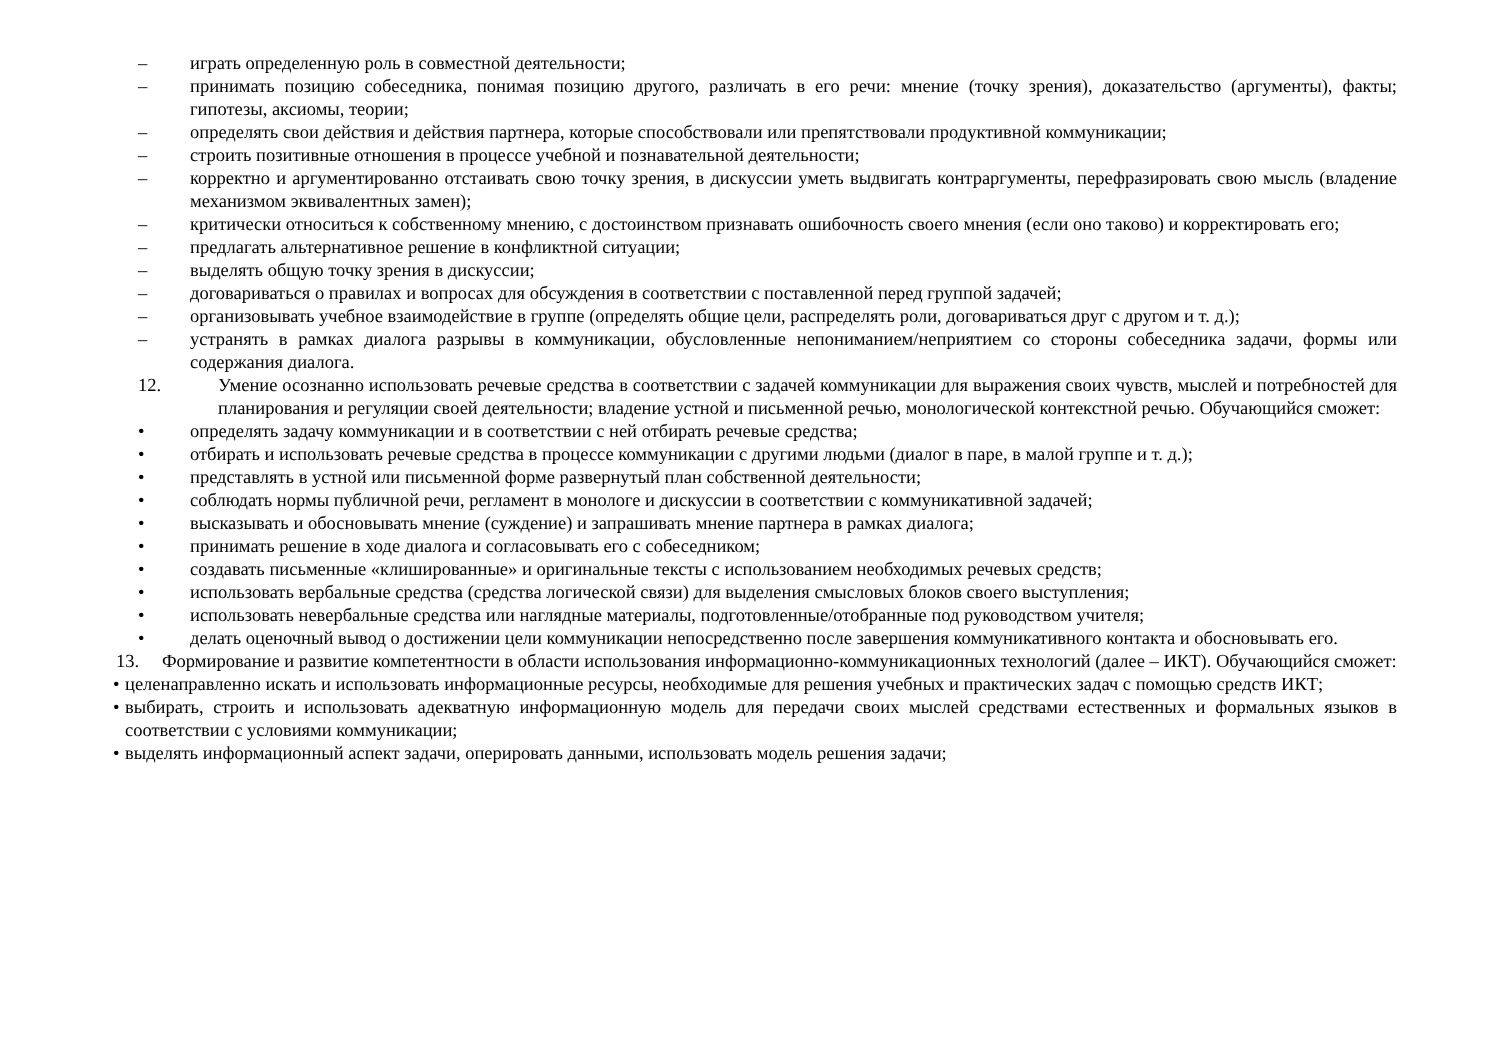– играть определенную роль в совместной деятельности;
– принимать позицию собеседника, понимая позицию другого, различать в его речи: мнение (точку зрения), доказательство (аргументы), факты; гипотезы, аксиомы, теории;
– определять свои действия и действия партнера, которые способствовали или препятствовали продуктивной коммуникации;
– строить позитивные отношения в процессе учебной и познавательной деятельности;
– корректно и аргументированно отстаивать свою точку зрения, в дискуссии уметь выдвигать контраргументы, перефразировать свою мысль (владение механизмом эквивалентных замен);
– критически относиться к собственному мнению, с достоинством признавать ошибочность своего мнения (если оно таково) и корректировать его;
– предлагать альтернативное решение в конфликтной ситуации;
– выделять общую точку зрения в дискуссии;
– договариваться о правилах и вопросах для обсуждения в соответствии с поставленной перед группой задачей;
– организовывать учебное взаимодействие в группе (определять общие цели, распределять роли, договариваться друг с другом и т. д.);
– устранять в рамках диалога разрывы в коммуникации, обусловленные непониманием/неприятием со стороны собеседника задачи, формы или содержания диалога.
12. Умение осознанно использовать речевые средства в соответствии с задачей коммуникации для выражения своих чувств, мыслей и потребностей для планирования и регуляции своей деятельности; владение устной и письменной речью, монологической контекстной речью. Обучающийся сможет:
• определять задачу коммуникации и в соответствии с ней отбирать речевые средства;
• отбирать и использовать речевые средства в процессе коммуникации с другими людьми (диалог в паре, в малой группе и т. д.);
• представлять в устной или письменной форме развернутый план собственной деятельности;
• соблюдать нормы публичной речи, регламент в монологе и дискуссии в соответствии с коммуникативной задачей;
• высказывать и обосновывать мнение (суждение) и запрашивать мнение партнера в рамках диалога;
• принимать решение в ходе диалога и согласовывать его с собеседником;
• создавать письменные «клишированные» и оригинальные тексты с использованием необходимых речевых средств;
• использовать вербальные средства (средства логической связи) для выделения смысловых блоков своего выступления;
• использовать невербальные средства или наглядные материалы, подготовленные/отобранные под руководством учителя;
• делать оценочный вывод о достижении цели коммуникации непосредственно после завершения коммуникативного контакта и обосновывать его.
13. Формирование и развитие компетентности в области использования информационно-коммуникационных технологий (далее – ИКТ). Обучающийся сможет:
• целенаправленно искать и использовать информационные ресурсы, необходимые для решения учебных и практических задач с помощью средств ИКТ;
• выбирать, строить и использовать адекватную информационную модель для передачи своих мыслей средствами естественных и формальных языков в соответствии с условиями коммуникации;
• выделять информационный аспект задачи, оперировать данными, использовать модель решения задачи;